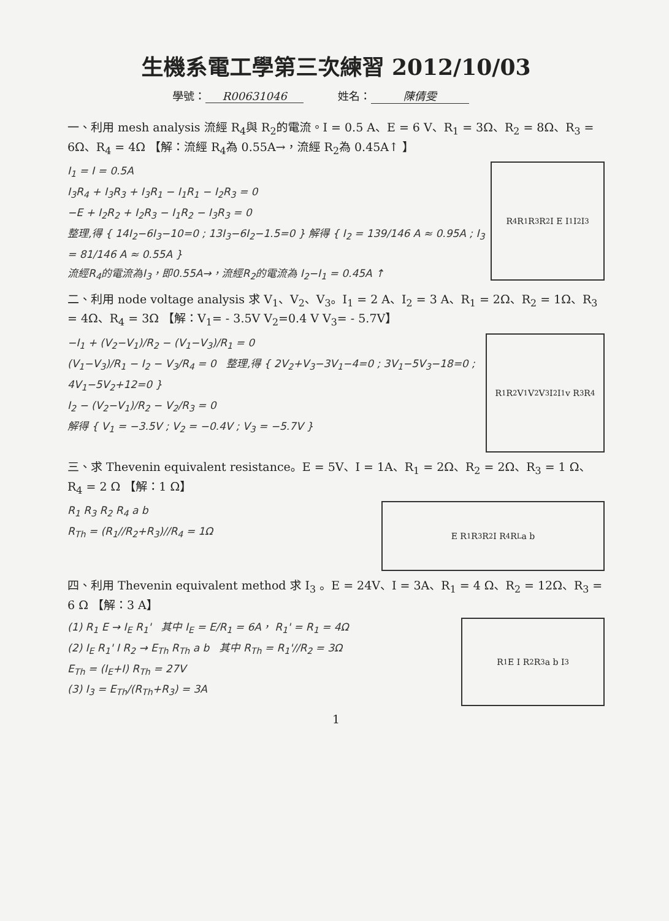生機系電工學第三次練習 2012/10/03
學號： R00631046 姓名： 陳倩雯
一、利用 mesh analysis 流經 R<sub>4</sub>與 R<sub>2</sub>的電流。I = 0.5 A、E = 6 V、R<sub>1</sub> = 3Ω、R<sub>2</sub> = 8Ω、R<sub>3</sub> = 6Ω、R<sub>4</sub> = 4Ω 【解：流經 R<sub>4</sub>為 0.55A→，流經 R<sub>2</sub>為 0.45A↑ 】
I<sub>1</sub> = I = 0.5A
I<sub>3</sub>R<sub>4</sub> + I<sub>3</sub>R<sub>3</sub> + I<sub>3</sub>R<sub>1</sub> − I<sub>1</sub>R<sub>1</sub> − I<sub>2</sub>R<sub>3</sub> = 0
−E + I<sub>2</sub>R<sub>2</sub> + I<sub>2</sub>R<sub>3</sub> − I<sub>1</sub>R<sub>2</sub> − I<sub>3</sub>R<sub>3</sub> = 0
整理,得 { 14I<sub>2</sub>−6I<sub>3</sub>−10=0 ; 13I<sub>3</sub>−6I<sub>2</sub>−1.5=0 } 解得 { I<sub>2</sub> = 139/146 A ≈ 0.95A ; I<sub>3</sub> = 81/146 A ≈ 0.55A }
流經R<sub>4</sub>的電流為I<sub>3</sub>，即0.55A→，流經R<sub>2</sub>的電流為 I<sub>2</sub>−I<sub>1</sub> = 0.45A ↑
R<sub>4</sub> R<sub>1</sub> R<sub>3</sub> R<sub>2</sub> I E I<sub>1</sub> I<sub>2</sub> I<sub>3</sub>
二、利用 node voltage analysis 求 V<sub>1</sub>、V<sub>2</sub>、V<sub>3</sub>。I<sub>1</sub> = 2 A、I<sub>2</sub> = 3 A、R<sub>1</sub> = 2Ω、R<sub>2</sub> = 1Ω、R<sub>3</sub> = 4Ω、R<sub>4</sub> = 3Ω 【解：V<sub>1</sub>= - 3.5V V<sub>2</sub>=0.4 V V<sub>3</sub>= - 5.7V】
−I<sub>1</sub> + (V<sub>2</sub>−V<sub>1</sub>)/R<sub>2</sub> − (V<sub>1</sub>−V<sub>3</sub>)/R<sub>1</sub> = 0
(V<sub>1</sub>−V<sub>3</sub>)/R<sub>1</sub> − I<sub>2</sub> − V<sub>3</sub>/R<sub>4</sub> = 0 整理,得 { 2V<sub>2</sub>+V<sub>3</sub>−3V<sub>1</sub>−4=0 ; 3V<sub>1</sub>−5V<sub>3</sub>−18=0 ; 4V<sub>1</sub>−5V<sub>2</sub>+12=0 }
I<sub>2</sub> − (V<sub>2</sub>−V<sub>1</sub>)/R<sub>2</sub> − V<sub>2</sub>/R<sub>3</sub> = 0
解得 { V<sub>1</sub> = −3.5V ; V<sub>2</sub> = −0.4V ; V<sub>3</sub> = −5.7V }
R<sub>1</sub> R<sub>2</sub> V<sub>1</sub> V<sub>2</sub> V<sub>3</sub> I<sub>2</sub> I<sub>1</sub> v R<sub>3</sub> R<sub>4</sub>
三、求 Thevenin equivalent resistance。E = 5V、I = 1A、R<sub>1</sub> = 2Ω、R<sub>2</sub> = 2Ω、R<sub>3</sub> = 1 Ω、R<sub>4</sub> = 2 Ω 【解：1 Ω】
R<sub>1</sub> R<sub>3</sub> R<sub>2</sub> R<sub>4</sub> a b
R<sub>Th</sub> = (R<sub>1</sub>//R<sub>2</sub>+R<sub>3</sub>)//R<sub>4</sub> = 1Ω
E R<sub>1</sub> R<sub>3</sub> R<sub>2</sub> I R<sub>4</sub> R<sub>L</sub> a b
四、利用 Thevenin equivalent method 求 I<sub>3</sub> 。E = 24V、I = 3A、R<sub>1</sub> = 4 Ω、R<sub>2</sub> = 12Ω、R<sub>3</sub> = 6 Ω 【解：3 A】
(1) R<sub>1</sub> E → I<sub>E</sub> R<sub>1</sub>' 其中 I<sub>E</sub> = E/R<sub>1</sub> = 6A， R<sub>1</sub>' = R<sub>1</sub> = 4Ω
(2) I<sub>E</sub> R<sub>1</sub>' I R<sub>2</sub> → E<sub>Th</sub> R<sub>Th</sub> a b 其中 R<sub>Th</sub> = R<sub>1</sub>'//R<sub>2</sub> = 3Ω
E<sub>Th</sub> = (I<sub>E</sub>+I) R<sub>Th</sub> = 27V
(3) I<sub>3</sub> = E<sub>Th</sub>/(R<sub>Th</sub>+R<sub>3</sub>) = 3A
R<sub>1</sub> E I R<sub>2</sub> R<sub>3</sub> a b I<sub>3</sub>
1